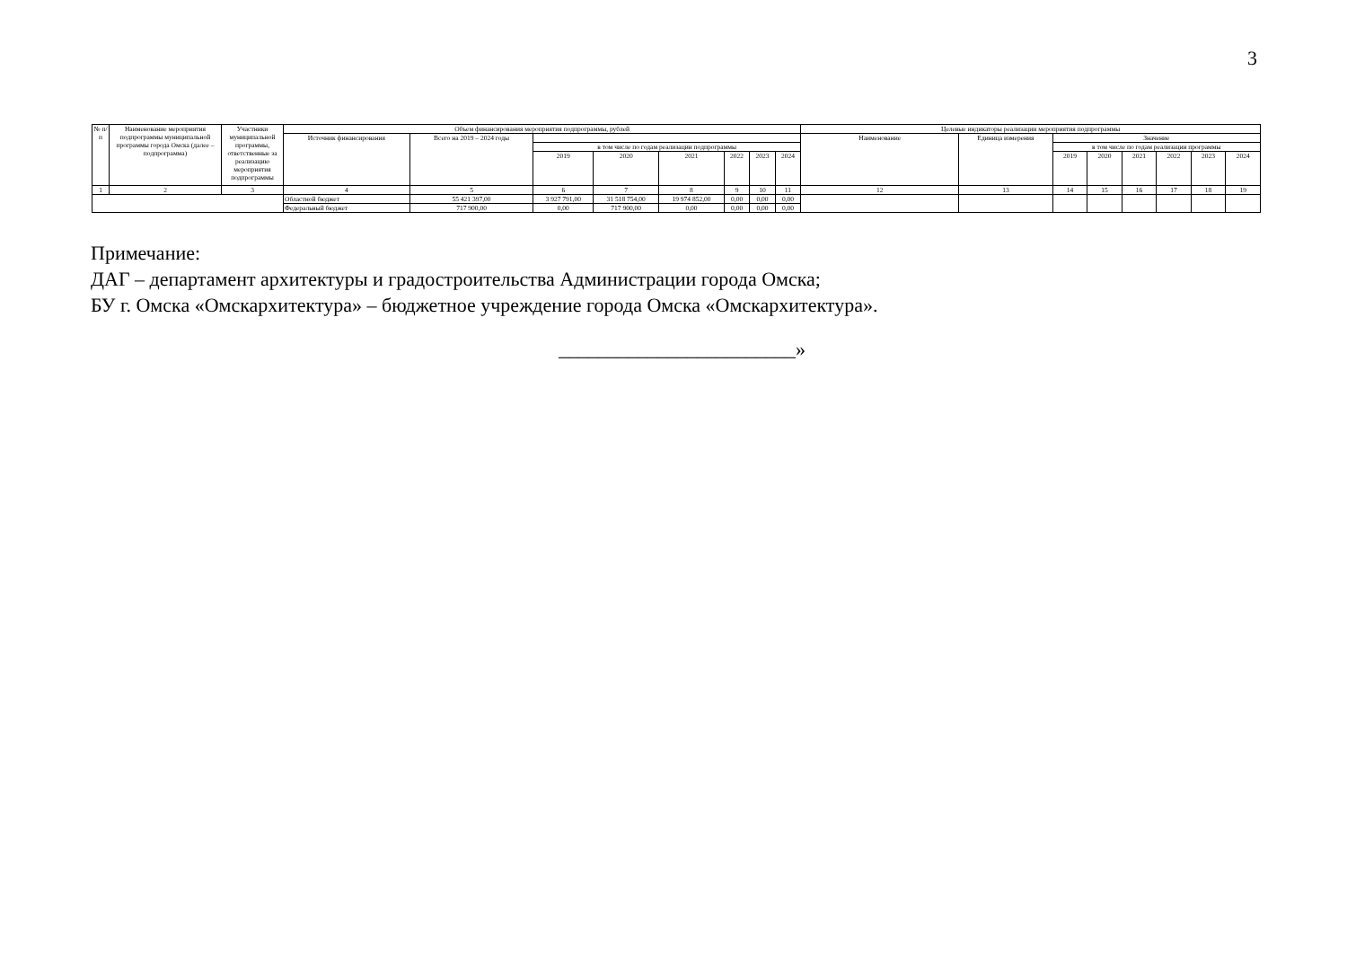3
| № п/п | Наименование мероприятия подпрограммы муниципальной программы города Омска (далее – подпрограмма) | Участники муниципальной программы, ответственные за реализацию мероприятия подпрограммы | Объем финансирования мероприятия подпрограммы, рублей | | | | | | | | Целевые индикаторы реализации мероприятия подпрограммы | | | | | | | |
| --- | --- | --- | --- | --- | --- | --- | --- | --- | --- | --- | --- | --- | --- | --- | --- | --- | --- | --- |
| | | | Источник финансирования | Всего на 2019 – 2024 годы | | | | | | | Наименование | Единица измерения | Значение | | | | | |
| | | | | | в том числе по годам реализации подпрограммы | | | | | | | | в том числе по годам реализации программы | | | | | |
| | | | | | 2019 | 2020 | 2021 | 2022 | 2023 | 2024 | | | 2019 | 2020 | 2021 | 2022 | 2023 | 2024 |
| 1 | 2 | 3 | 4 | 5 | 6 | 7 | 8 | 9 | 10 | 11 | 12 | 13 | 14 | 15 | 16 | 17 | 18 | 19 |
| | | | Областной бюджет | 55 421 397,00 | 3 927 791,00 | 31 518 754,00 | 19 974 852,00 | 0,00 | 0,00 | 0,00 | | | | | | | | |
| | | | Федеральный бюджет | 717 900,00 | 0,00 | 717 900,00 | 0,00 | 0,00 | 0,00 | 0,00 | | | | | | | | |
Примечание:
ДАГ – департамент архитектуры и градостроительства Администрации города Омска;
БУ г. Омска «Омскархитектура» – бюджетное учреждение города Омска «Омскархитектура».
________________________»